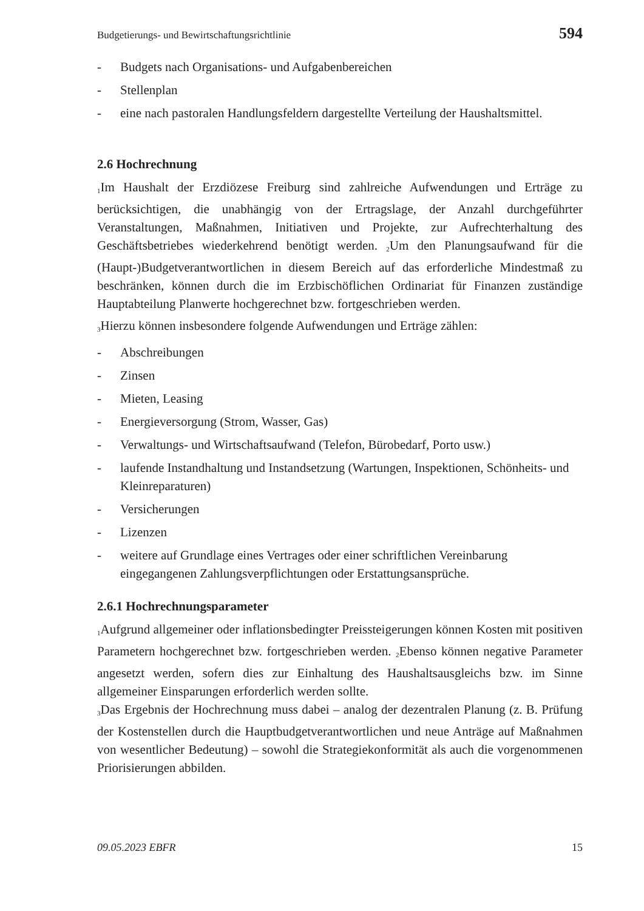Budgetierungs- und Bewirtschaftungsrichtlinie 594
- Budgets nach Organisations- und Aufgabenbereichen
- Stellenplan
- eine nach pastoralen Handlungsfeldern dargestellte Verteilung der Haushaltsmittel.
2.6 Hochrechnung
<sub>1</sub>Im Haushalt der Erzdiözese Freiburg sind zahlreiche Aufwendungen und Erträge zu berücksichtigen, die unabhängig von der Ertragslage, der Anzahl durchgeführter Veranstaltungen, Maßnahmen, Initiativen und Projekte, zur Aufrechterhaltung des Geschäftsbetriebes wiederkehrend benötigt werden. <sub>2</sub>Um den Planungsaufwand für die (Haupt-)Budgetverantwortlichen in diesem Bereich auf das erforderliche Mindestmaß zu beschränken, können durch die im Erzbischöflichen Ordinariat für Finanzen zuständige Hauptabteilung Planwerte hochgerechnet bzw. fortgeschrieben werden.
<sub>3</sub>Hierzu können insbesondere folgende Aufwendungen und Erträge zählen:
- Abschreibungen
- Zinsen
- Mieten, Leasing
- Energieversorgung (Strom, Wasser, Gas)
- Verwaltungs- und Wirtschaftsaufwand (Telefon, Bürobedarf, Porto usw.)
- laufende Instandhaltung und Instandsetzung (Wartungen, Inspektionen, Schönheits- und Kleinreparaturen)
- Versicherungen
- Lizenzen
- weitere auf Grundlage eines Vertrages oder einer schriftlichen Vereinbarung eingegangenen Zahlungsverpflichtungen oder Erstattungsansprüche.
2.6.1 Hochrechnungsparameter
<sub>1</sub>Aufgrund allgemeiner oder inflationsbedingter Preissteigerungen können Kosten mit positiven Parametern hochgerechnet bzw. fortgeschrieben werden. <sub>2</sub>Ebenso können negative Parameter angesetzt werden, sofern dies zur Einhaltung des Haushaltsausgleichs bzw. im Sinne allgemeiner Einsparungen erforderlich werden sollte.
<sub>3</sub>Das Ergebnis der Hochrechnung muss dabei – analog der dezentralen Planung (z. B. Prüfung der Kostenstellen durch die Hauptbudgetverantwortlichen und neue Anträge auf Maßnahmen von wesentlicher Bedeutung) – sowohl die Strategiekonformität als auch die vorgenommenen Priorisierungen abbilden.
09.05.2023 EBFR 15